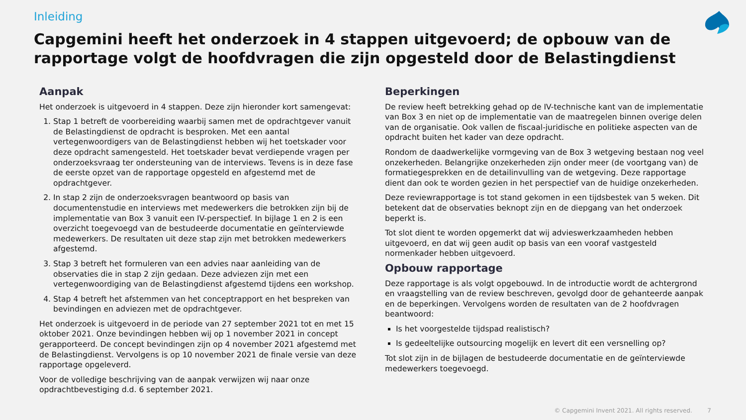Inleiding
Capgemini heeft het onderzoek in 4 stappen uitgevoerd; de opbouw van de rapportage volgt de hoofdvragen die zijn opgesteld door de Belastingdienst
Aanpak
Het onderzoek is uitgevoerd in 4 stappen. Deze zijn hieronder kort samengevat:
1. Stap 1 betreft de voorbereiding waarbij samen met de opdrachtgever vanuit de Belastingdienst de opdracht is besproken. Met een aantal vertegenwoordigers van de Belastingdienst hebben wij het toetskader voor deze opdracht samengesteld. Het toetskader bevat verdiepende vragen per onderzoeksvraag ter ondersteuning van de interviews. Tevens is in deze fase de eerste opzet van de rapportage opgesteld en afgestemd met de opdrachtgever.
2. In stap 2 zijn de onderzoeksvragen beantwoord op basis van documentenstudie en interviews met medewerkers die betrokken zijn bij de implementatie van Box 3 vanuit een IV-perspectief. In bijlage 1 en 2 is een overzicht toegevoegd van de bestudeerde documentatie en geïnterviewde medewerkers. De resultaten uit deze stap zijn met betrokken medewerkers afgestemd.
3. Stap 3 betreft het formuleren van een advies naar aanleiding van de observaties die in stap 2 zijn gedaan. Deze adviezen zijn met een vertegenwoordiging van de Belastingdienst afgestemd tijdens een workshop.
4. Stap 4 betreft het afstemmen van het conceptrapport en het bespreken van bevindingen en adviezen met de opdrachtgever.
Het onderzoek is uitgevoerd in de periode van 27 september 2021 tot en met 15 oktober 2021. Onze bevindingen hebben wij op 1 november 2021 in concept gerapporteerd. De concept bevindingen zijn op 4 november 2021 afgestemd met de Belastingdienst. Vervolgens is op 10 november 2021 de finale versie van deze rapportage opgeleverd.
Voor de volledige beschrijving van de aanpak verwijzen wij naar onze opdrachtbevestiging d.d. 6 september 2021.
Beperkingen
De review heeft betrekking gehad op de IV-technische kant van de implementatie van Box 3 en niet op de implementatie van de maatregelen binnen overige delen van de organisatie. Ook vallen de fiscaal-juridische en politieke aspecten van de opdracht buiten het kader van deze opdracht.
Rondom de daadwerkelijke vormgeving van de Box 3 wetgeving bestaan nog veel onzekerheden. Belangrijke onzekerheden zijn onder meer (de voortgang van) de formatiegesprekken en de detailinvulling van de wetgeving. Deze rapportage dient dan ook te worden gezien in het perspectief van de huidige onzekerheden.
Deze reviewrapportage is tot stand gekomen in een tijdsbestek van 5 weken. Dit betekent dat de observaties beknopt zijn en de diepgang van het onderzoek beperkt is.
Tot slot dient te worden opgemerkt dat wij advieswerkzaamheden hebben uitgevoerd, en dat wij geen audit op basis van een vooraf vastgesteld normenkader hebben uitgevoerd.
Opbouw rapportage
Deze rapportage is als volgt opgebouwd. In de introductie wordt de achtergrond en vraagstelling van de review beschreven, gevolgd door de gehanteerde aanpak en de beperkingen. Vervolgens worden de resultaten van de 2 hoofdvragen beantwoord:
Is het voorgestelde tijdspad realistisch?
Is gedeeltelijke outsourcing mogelijk en levert dit een versnelling op?
Tot slot zijn in de bijlagen de bestudeerde documentatie en de geïnterviewde medewerkers toegevoegd.
© Capgemini Invent 2021. All rights reserved. 7